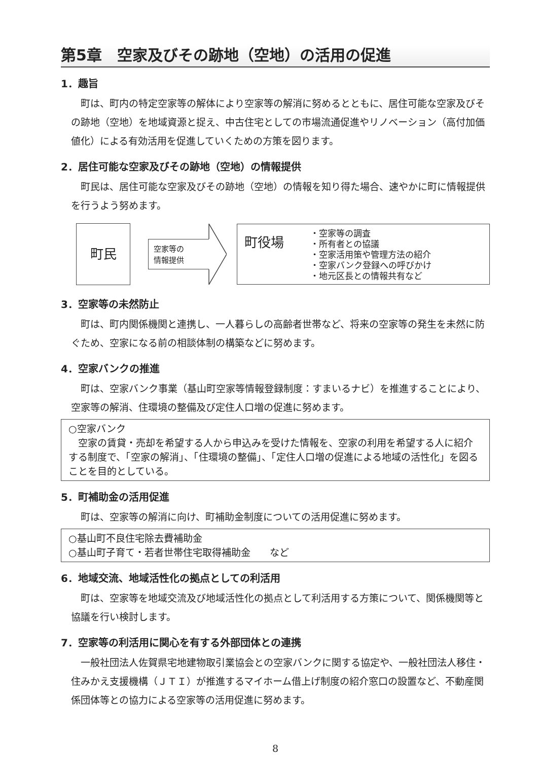第5章　空家及びその跡地（空地）の活用の促進
1．趣旨
町は、町内の特定空家等の解体により空家等の解消に努めるとともに、居住可能な空家及びその跡地（空地）を地域資源と捉え、中古住宅としての市場流通促進やリノベーション（高付加価値化）による有効活用を促進していくための方策を図ります。
2．居住可能な空家及びその跡地（空地）の情報提供
町民は、居住可能な空家及びその跡地（空地）の情報を知り得た場合、速やかに町に情報提供を行うよう努めます。
町民
空家等の
情報提供
町役場
・空家等の調査
・所有者との協議
・空家活用策や管理方法の紹介
・空家バンク登録への呼びかけ
・地元区長との情報共有など
3．空家等の未然防止
町は、町内関係機関と連携し、一人暮らしの高齢者世帯など、将来の空家等の発生を未然に防ぐため、空家になる前の相談体制の構築などに努めます。
4．空家バンクの推進
町は、空家バンク事業（基山町空家等情報登録制度：すまいるナビ）を推進することにより、空家等の解消、住環境の整備及び定住人口増の促進に努めます。
○空家バンク
　空家の賃貸・売却を希望する人から申込みを受けた情報を、空家の利用を希望する人に紹介する制度で、「空家の解消」、「住環境の整備」、「定住人口増の促進による地域の活性化」を図ることを目的としている。
5．町補助金の活用促進
町は、空家等の解消に向け、町補助金制度についての活用促進に努めます。
○基山町不良住宅除去費補助金
○基山町子育て・若者世帯住宅取得補助金　　など
6．地域交流、地域活性化の拠点としての利活用
町は、空家等を地域交流及び地域活性化の拠点として利活用する方策について、関係機関等と協議を行い検討します。
7．空家等の利活用に関心を有する外部団体との連携
一般社団法人佐賀県宅地建物取引業協会との空家バンクに関する協定や、一般社団法人移住・住みかえ支援機構（ＪＴＩ）が推進するマイホーム借上げ制度の紹介窓口の設置など、不動産関係団体等との協力による空家等の活用促進に努めます。
8